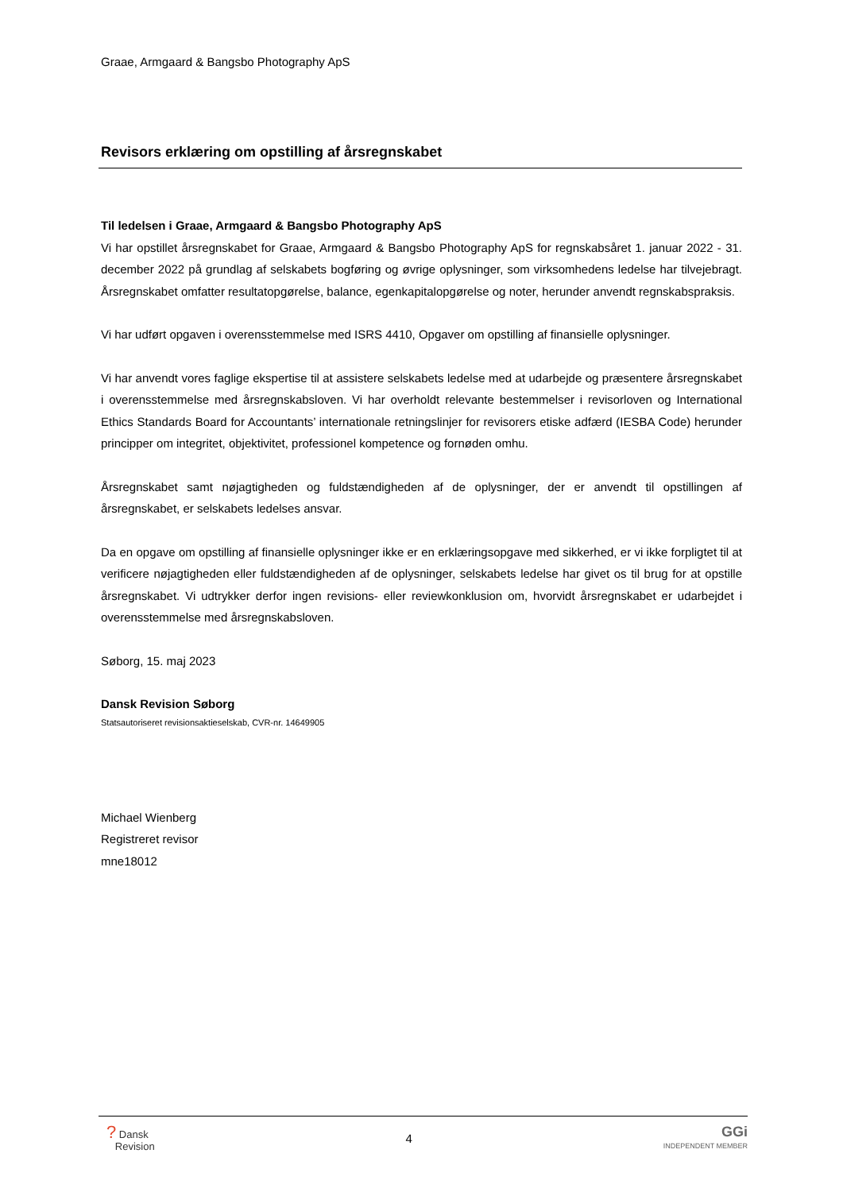Graae, Armgaard & Bangsbo Photography ApS
Revisors erklæring om opstilling af årsregnskabet
Til ledelsen i Graae, Armgaard & Bangsbo Photography ApS
Vi har opstillet årsregnskabet for Graae, Armgaard & Bangsbo Photography ApS for regnskabsåret 1. januar 2022 - 31. december 2022 på grundlag af selskabets bogføring og øvrige oplysninger, som virksomhedens ledelse har tilvejebragt. Årsregnskabet omfatter resultatopgørelse, balance, egenkapitalopgørelse og noter, herunder anvendt regnskabspraksis.
Vi har udført opgaven i overensstemmelse med ISRS 4410, Opgaver om opstilling af finansielle oplysninger.
Vi har anvendt vores faglige ekspertise til at assistere selskabets ledelse med at udarbejde og præsentere årsregnskabet i overensstemmelse med årsregnskabsloven. Vi har overholdt relevante bestemmelser i revisorloven og International Ethics Standards Board for Accountants’ internationale retningslinjer for revisorers etiske adfærd (IESBA Code) herunder principper om integritet, objektivitet, professionel kompetence og fornøden omhu.
Årsregnskabet samt nøjagtigheden og fuldstændigheden af de oplysninger, der er anvendt til opstillingen af årsregnskabet, er selskabets ledelses ansvar.
Da en opgave om opstilling af finansielle oplysninger ikke er en erklæringsopgave med sikkerhed, er vi ikke forpligtet til at verificere nøjagtigheden eller fuldstændigheden af de oplysninger, selskabets ledelse har givet os til brug for at opstille årsregnskabet. Vi udtrykker derfor ingen revisions- eller reviewkonklusion om, hvorvidt årsregnskabet er udarbejdet i overensstemmelse med årsregnskabsloven.
Søborg, 15. maj 2023
Dansk Revision Søborg
Statsautoriseret revisionsaktieselskab, CVR-nr. 14649905
Michael Wienberg
Registreret revisor
mne18012
? Dansk
Revision
4
GGi
INDEPENDENT MEMBER